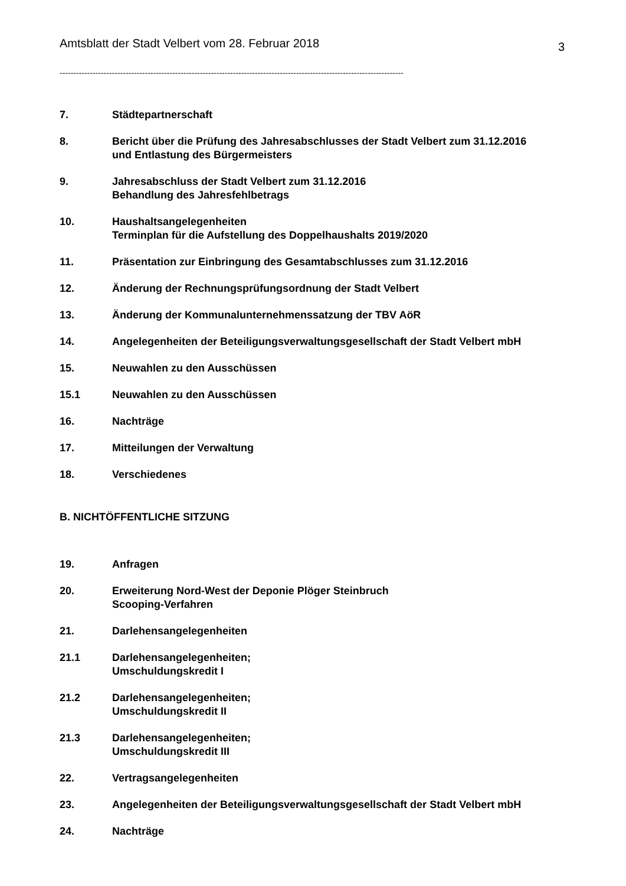Amtsblatt der Stadt Velbert vom 28. Februar 2018 3
-----------------------------------------------------------------------------------------------------------------------------
7. Städtepartnerschaft
8. Bericht über die Prüfung des Jahresabschlusses der Stadt Velbert zum 31.12.2016
und Entlastung des Bürgermeisters
9. Jahresabschluss der Stadt Velbert zum 31.12.2016
Behandlung des Jahresfehlbetrags
10. Haushaltsangelegenheiten
Terminplan für die Aufstellung des Doppelhaushalts 2019/2020
11. Präsentation zur Einbringung des Gesamtabschlusses zum 31.12.2016
12. Änderung der Rechnungsprüfungsordnung der Stadt Velbert
13. Änderung der Kommunalunternehmenssatzung der TBV AöR
14. Angelegenheiten der Beteiligungsverwaltungsgesellschaft der Stadt Velbert mbH
15. Neuwahlen zu den Ausschüssen
15.1 Neuwahlen zu den Ausschüssen
16. Nachträge
17. Mitteilungen der Verwaltung
18. Verschiedenes
B. NICHTÖFFENTLICHE SITZUNG
19. Anfragen
20. Erweiterung Nord-West der Deponie Plöger Steinbruch
Scooping-Verfahren
21. Darlehensangelegenheiten
21.1 Darlehensangelegenheiten;
Umschuldungskredit I
21.2 Darlehensangelegenheiten;
Umschuldungskredit II
21.3 Darlehensangelegenheiten;
Umschuldungskredit III
22. Vertragsangelegenheiten
23. Angelegenheiten der Beteiligungsverwaltungsgesellschaft der Stadt Velbert mbH
24. Nachträge